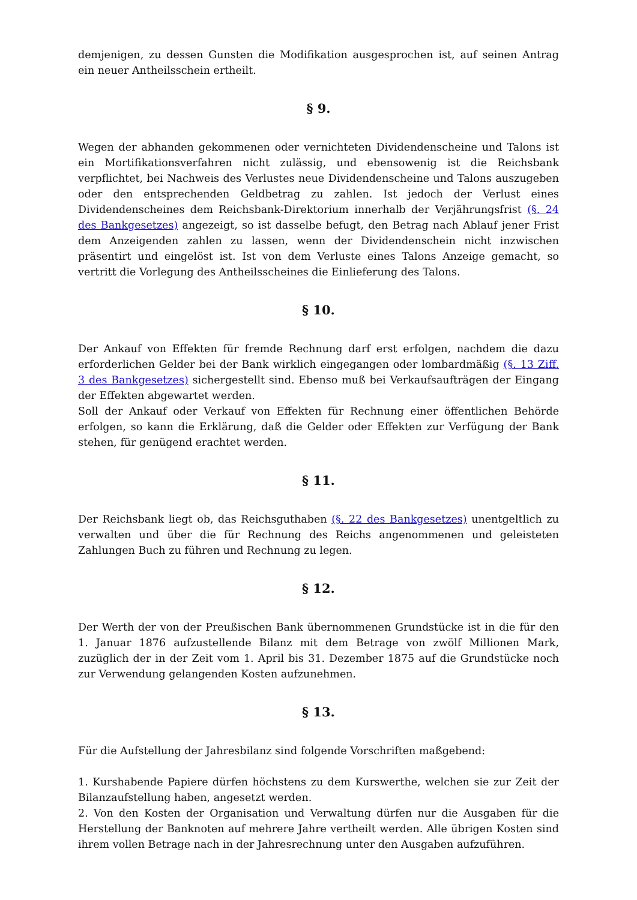demjenigen, zu dessen Gunsten die Modifikation ausgesprochen ist, auf seinen Antrag ein neuer Antheilsschein ertheilt.
§ 9.
Wegen der abhanden gekommenen oder vernichteten Dividendenscheine und Talons ist ein Mortifikationsverfahren nicht zulässig, und ebensowenig ist die Reichsbank verpflichtet, bei Nachweis des Verlustes neue Dividendenscheine und Talons auszugeben oder den entsprechenden Geldbetrag zu zahlen. Ist jedoch der Verlust eines Dividendenscheines dem Reichsbank-Direktorium innerhalb der Verjährungsfrist (§. 24 des Bankgesetzes) angezeigt, so ist dasselbe befugt, den Betrag nach Ablauf jener Frist dem Anzeigenden zahlen zu lassen, wenn der Dividendenschein nicht inzwischen präsentirt und eingelöst ist. Ist von dem Verluste eines Talons Anzeige gemacht, so vertritt die Vorlegung des Antheilsscheines die Einlieferung des Talons.
§ 10.
Der Ankauf von Effekten für fremde Rechnung darf erst erfolgen, nachdem die dazu erforderlichen Gelder bei der Bank wirklich eingegangen oder lombardmäßig (§. 13 Ziff. 3 des Bankgesetzes) sichergestellt sind. Ebenso muß bei Verkaufsaufträgen der Eingang der Effekten abgewartet werden.
Soll der Ankauf oder Verkauf von Effekten für Rechnung einer öffentlichen Behörde erfolgen, so kann die Erklärung, daß die Gelder oder Effekten zur Verfügung der Bank stehen, für genügend erachtet werden.
§ 11.
Der Reichsbank liegt ob, das Reichsguthaben (§. 22 des Bankgesetzes) unentgeltlich zu verwalten und über die für Rechnung des Reichs angenommenen und geleisteten Zahlungen Buch zu führen und Rechnung zu legen.
§ 12.
Der Werth der von der Preußischen Bank übernommenen Grundstücke ist in die für den 1. Januar 1876 aufzustellende Bilanz mit dem Betrage von zwölf Millionen Mark, zuzüglich der in der Zeit vom 1. April bis 31. Dezember 1875 auf die Grundstücke noch zur Verwendung gelangenden Kosten aufzunehmen.
§ 13.
Für die Aufstellung der Jahresbilanz sind folgende Vorschriften maßgebend:
1. Kurshabende Papiere dürfen höchstens zu dem Kurswerthe, welchen sie zur Zeit der Bilanzaufstellung haben, angesetzt werden.
2. Von den Kosten der Organisation und Verwaltung dürfen nur die Ausgaben für die Herstellung der Banknoten auf mehrere Jahre vertheilt werden. Alle übrigen Kosten sind ihrem vollen Betrage nach in der Jahresrechnung unter den Ausgaben aufzuführen.